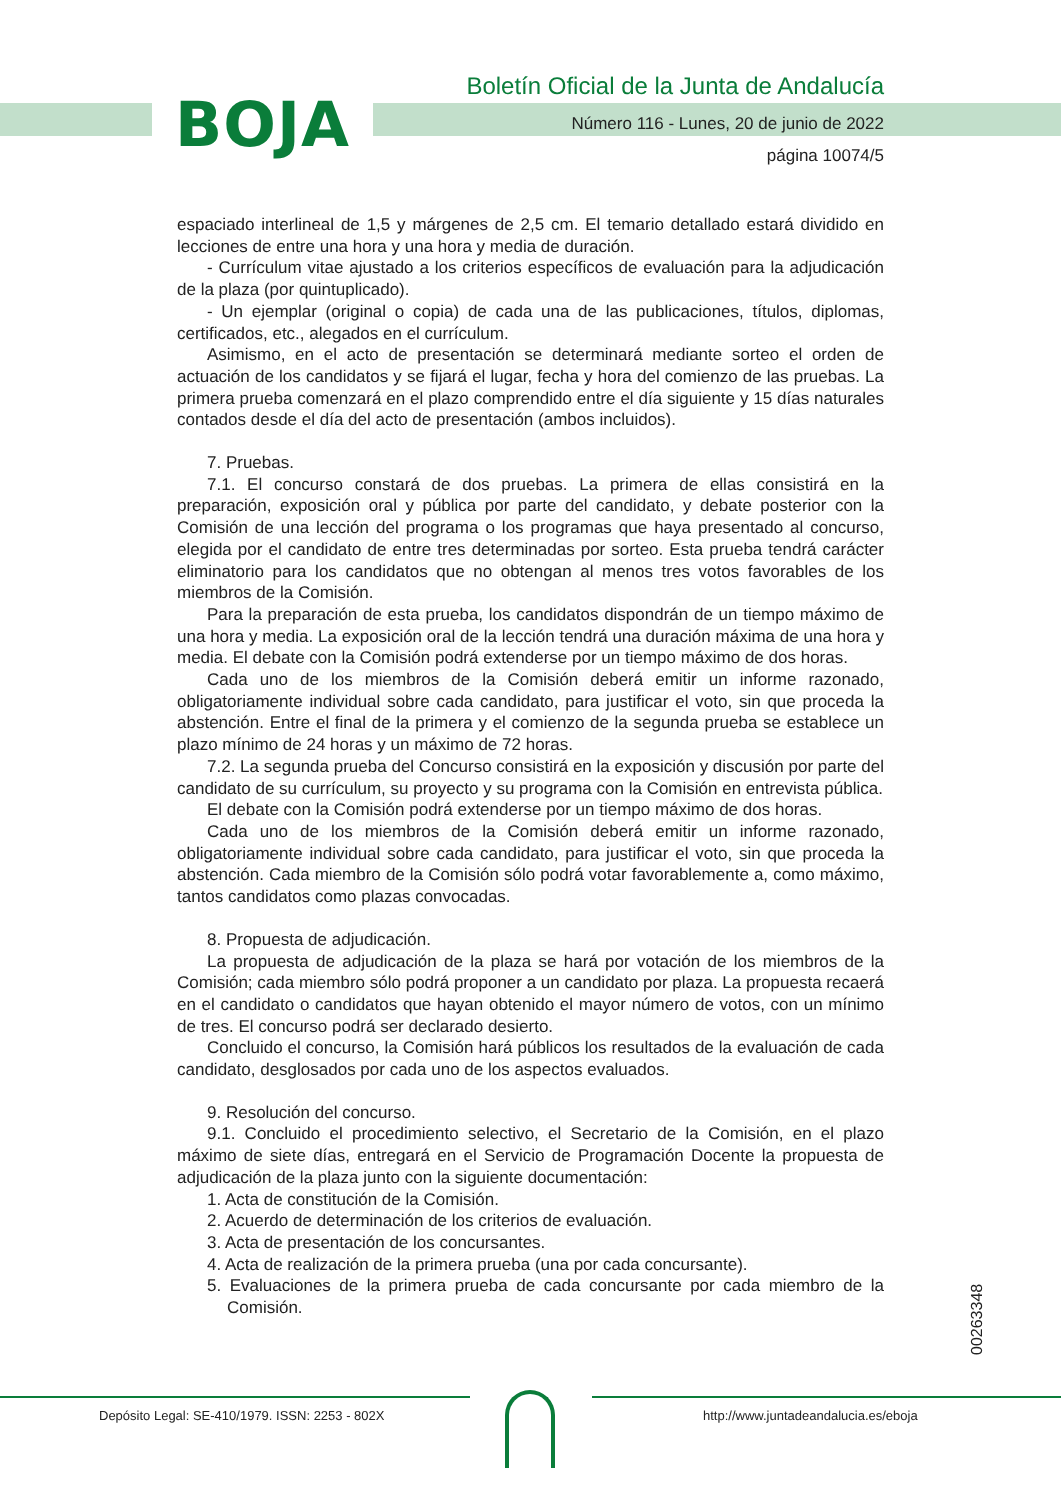BOJA
Boletín Oficial de la Junta de Andalucía
Número 116 - Lunes, 20 de junio de 2022
página 10074/5
espaciado interlineal de 1,5 y márgenes de 2,5 cm. El temario detallado estará dividido en lecciones de entre una hora y una hora y media de duración.
- Currículum vitae ajustado a los criterios específicos de evaluación para la adjudicación de la plaza (por quintuplicado).
- Un ejemplar (original o copia) de cada una de las publicaciones, títulos, diplomas, certificados, etc., alegados en el currículum.
Asimismo, en el acto de presentación se determinará mediante sorteo el orden de actuación de los candidatos y se fijará el lugar, fecha y hora del comienzo de las pruebas. La primera prueba comenzará en el plazo comprendido entre el día siguiente y 15 días naturales contados desde el día del acto de presentación (ambos incluidos).
7. Pruebas.
7.1. El concurso constará de dos pruebas. La primera de ellas consistirá en la preparación, exposición oral y pública por parte del candidato, y debate posterior con la Comisión de una lección del programa o los programas que haya presentado al concurso, elegida por el candidato de entre tres determinadas por sorteo. Esta prueba tendrá carácter eliminatorio para los candidatos que no obtengan al menos tres votos favorables de los miembros de la Comisión.
Para la preparación de esta prueba, los candidatos dispondrán de un tiempo máximo de una hora y media. La exposición oral de la lección tendrá una duración máxima de una hora y media. El debate con la Comisión podrá extenderse por un tiempo máximo de dos horas.
Cada uno de los miembros de la Comisión deberá emitir un informe razonado, obligatoriamente individual sobre cada candidato, para justificar el voto, sin que proceda la abstención. Entre el final de la primera y el comienzo de la segunda prueba se establece un plazo mínimo de 24 horas y un máximo de 72 horas.
7.2. La segunda prueba del Concurso consistirá en la exposición y discusión por parte del candidato de su currículum, su proyecto y su programa con la Comisión en entrevista pública.
El debate con la Comisión podrá extenderse por un tiempo máximo de dos horas.
Cada uno de los miembros de la Comisión deberá emitir un informe razonado, obligatoriamente individual sobre cada candidato, para justificar el voto, sin que proceda la abstención. Cada miembro de la Comisión sólo podrá votar favorablemente a, como máximo, tantos candidatos como plazas convocadas.
8. Propuesta de adjudicación.
La propuesta de adjudicación de la plaza se hará por votación de los miembros de la Comisión; cada miembro sólo podrá proponer a un candidato por plaza. La propuesta recaerá en el candidato o candidatos que hayan obtenido el mayor número de votos, con un mínimo de tres. El concurso podrá ser declarado desierto.
Concluido el concurso, la Comisión hará públicos los resultados de la evaluación de cada candidato, desglosados por cada uno de los aspectos evaluados.
9. Resolución del concurso.
9.1. Concluido el procedimiento selectivo, el Secretario de la Comisión, en el plazo máximo de siete días, entregará en el Servicio de Programación Docente la propuesta de adjudicación de la plaza junto con la siguiente documentación:
1. Acta de constitución de la Comisión.
2. Acuerdo de determinación de los criterios de evaluación.
3. Acta de presentación de los concursantes.
4. Acta de realización de la primera prueba (una por cada concursante).
5. Evaluaciones de la primera prueba de cada concursante por cada miembro de la Comisión.
00263348
Depósito Legal: SE-410/1979. ISSN: 2253 - 802X
http://www.juntadeandalucia.es/eboja